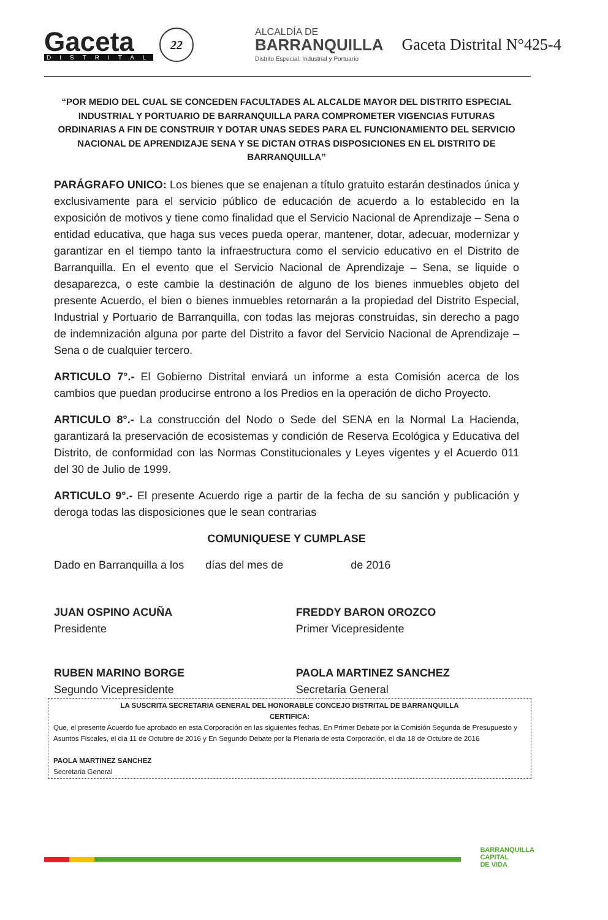Gaceta
DISTRITAL
22
ALCALDÍA DE
BARRANQUILLA
Distrito Especial, Industrial y Portuario
Gaceta Distrital N°425-4
“POR MEDIO DEL CUAL SE CONCEDEN FACULTADES AL ALCALDE MAYOR DEL DISTRITO ESPECIAL INDUSTRIAL Y PORTUARIO DE BARRANQUILLA PARA COMPROMETER VIGENCIAS FUTURAS ORDINARIAS A FIN DE CONSTRUIR Y DOTAR UNAS SEDES PARA EL FUNCIONAMIENTO DEL SERVICIO NACIONAL DE APRENDIZAJE SENA Y SE DICTAN OTRAS DISPOSICIONES EN EL DISTRITO DE BARRANQUILLA”
PARÁGRAFO UNICO: Los bienes que se enajenan a título gratuito estarán destinados única y exclusivamente para el servicio público de educación de acuerdo a lo establecido en la exposición de motivos y tiene como finalidad que el Servicio Nacional de Aprendizaje – Sena o entidad educativa, que haga sus veces pueda operar, mantener, dotar, adecuar, modernizar y garantizar en el tiempo tanto la infraestructura como el servicio educativo en el Distrito de Barranquilla. En el evento que el Servicio Nacional de Aprendizaje – Sena, se liquide o desaparezca, o este cambie la destinación de alguno de los bienes inmuebles objeto del presente Acuerdo, el bien o bienes inmuebles retornarán a la propiedad del Distrito Especial, Industrial y Portuario de Barranquilla, con todas las mejoras construidas, sin derecho a pago de indemnización alguna por parte del Distrito a favor del Servicio Nacional de Aprendizaje – Sena o de cualquier tercero.
ARTICULO 7°.- El Gobierno Distrital enviará un informe a esta Comisión acerca de los cambios que puedan producirse entrono a los Predios en la operación de dicho Proyecto.
ARTICULO 8°.- La construcción del Nodo o Sede del SENA en la Normal La Hacienda, garantizará la preservación de ecosistemas y condición de Reserva Ecológica y Educativa del Distrito, de conformidad con las Normas Constitucionales y Leyes vigentes y el Acuerdo 011 del 30 de Julio de 1999.
ARTICULO 9°.- El presente Acuerdo rige a partir de la fecha de su sanción y publicación y deroga todas las disposiciones que le sean contrarias
COMUNIQUESE Y CUMPLASE
Dado en Barranquilla a los días del mes de de 2016
JUAN OSPINO ACUÑA
Presidente
FREDDY BARON OROZCO
Primer Vicepresidente
RUBEN MARINO BORGE
Segundo Vicepresidente
PAOLA MARTINEZ SANCHEZ
Secretaria General
LA SUSCRITA SECRETARIA GENERAL DEL HONORABLE CONCEJO DISTRITAL DE BARRANQUILLA
CERTIFICA:
Que, el presente Acuerdo fue aprobado en esta Corporación en las siguientes fechas. En Primer Debate por la Comisión Segunda de Presupuesto y Asuntos Fiscales, el dia 11 de Octubre de 2016 y En Segundo Debate por la Plenaria de esta Corporación, el dia 18 de Octubre de 2016
PAOLA MARTINEZ SANCHEZ
Secretaria General
BARRANQUILLA
CAPITAL
DE VIDA